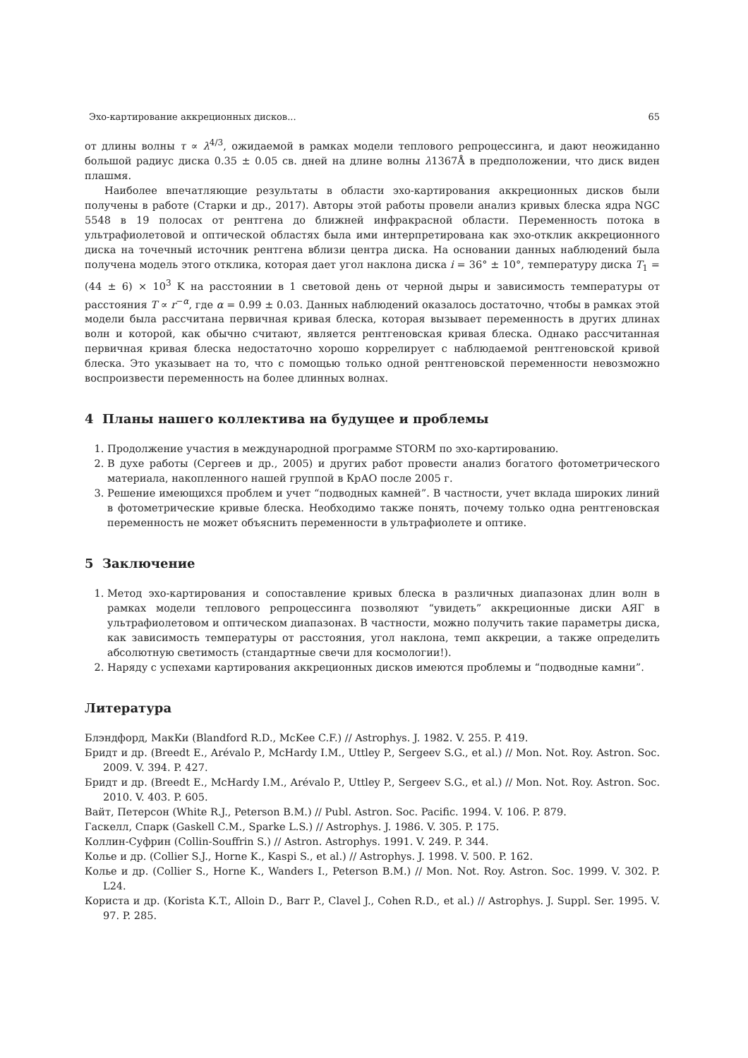Эхо-картирование аккреционных дисков... 65
от длины волны τ ∝ λ<sup>4/3</sup>, ожидаемой в рамках модели теплового репроцессинга, и дают неожиданно большой радиус диска 0.35 ± 0.05 св. дней на длине волны λ1367Å в предположении, что диск виден плашмя.
Наиболее впечатляющие результаты в области эхо-картирования аккреционных дисков были получены в работе (Старки и др., 2017). Авторы этой работы провели анализ кривых блеска ядра NGC 5548 в 19 полосах от рентгена до ближней инфракрасной области. Переменность потока в ультрафиолетовой и оптической областях была ими интерпретирована как эхо-отклик аккреционного диска на точечный источник рентгена вблизи центра диска. На основании данных наблюдений была получена модель этого отклика, которая дает угол наклона диска i = 36° ± 10°, температуру диска T<sub>1</sub> = (44 ± 6) × 10<sup>3</sup> K на расстоянии в 1 световой день от черной дыры и зависимость температуры от расстояния T ∝ r<sup>−α</sup>, где α = 0.99 ± 0.03. Данных наблюдений оказалось достаточно, чтобы в рамках этой модели была рассчитана первичная кривая блеска, которая вызывает переменность в других длинах волн и которой, как обычно считают, является рентгеновская кривая блеска. Однако рассчитанная первичная кривая блеска недостаточно хорошо коррелирует с наблюдаемой рентгеновской кривой блеска. Это указывает на то, что с помощью только одной рентгеновской переменности невозможно воспроизвести переменность на более длинных волнах.
4 Планы нашего коллектива на будущее и проблемы
1. Продолжение участия в международной программе STORM по эхо-картированию.
2. В духе работы (Сергеев и др., 2005) и других работ провести анализ богатого фотометрического материала, накопленного нашей группой в КрАО после 2005 г.
3. Решение имеющихся проблем и учет “подводных камней”. В частности, учет вклада широких линий в фотометрические кривые блеска. Необходимо также понять, почему только одна рентгеновская переменность не может объяснить переменности в ультрафиолете и оптике.
5 Заключение
1. Метод эхо-картирования и сопоставление кривых блеска в различных диапазонах длин волн в рамках модели теплового репроцессинга позволяют “увидеть” аккреционные диски АЯГ в ультрафиолетовом и оптическом диапазонах. В частности, можно получить такие параметры диска, как зависимость температуры от расстояния, угол наклона, темп аккреции, а также определить абсолютную светимость (стандартные свечи для космологии!).
2. Наряду с успехами картирования аккреционных дисков имеются проблемы и “подводные камни”.
Литература
Блэндфорд, МакКи (Blandford R.D., McKee C.F.) // Astrophys. J. 1982. V. 255. P. 419.
Бридт и др. (Breedt E., Arévalo P., McHardy I.M., Uttley P., Sergeev S.G., et al.) // Mon. Not. Roy. Astron. Soc. 2009. V. 394. P. 427.
Бридт и др. (Breedt E., McHardy I.M., Arévalo P., Uttley P., Sergeev S.G., et al.) // Mon. Not. Roy. Astron. Soc. 2010. V. 403. P. 605.
Вайт, Петерсон (White R.J., Peterson B.M.) // Publ. Astron. Soc. Pacific. 1994. V. 106. P. 879.
Гаскелл, Спарк (Gaskell C.M., Sparke L.S.) // Astrophys. J. 1986. V. 305. P. 175.
Коллин-Суфрин (Collin-Souffrin S.) // Astron. Astrophys. 1991. V. 249. P. 344.
Колье и др. (Collier S.J., Horne K., Kaspi S., et al.) // Astrophys. J. 1998. V. 500. P. 162.
Колье и др. (Collier S., Horne K., Wanders I., Peterson B.M.) // Mon. Not. Roy. Astron. Soc. 1999. V. 302. P. L24.
Користа и др. (Korista K.T., Alloin D., Barr P., Clavel J., Cohen R.D., et al.) // Astrophys. J. Suppl. Ser. 1995. V. 97. P. 285.